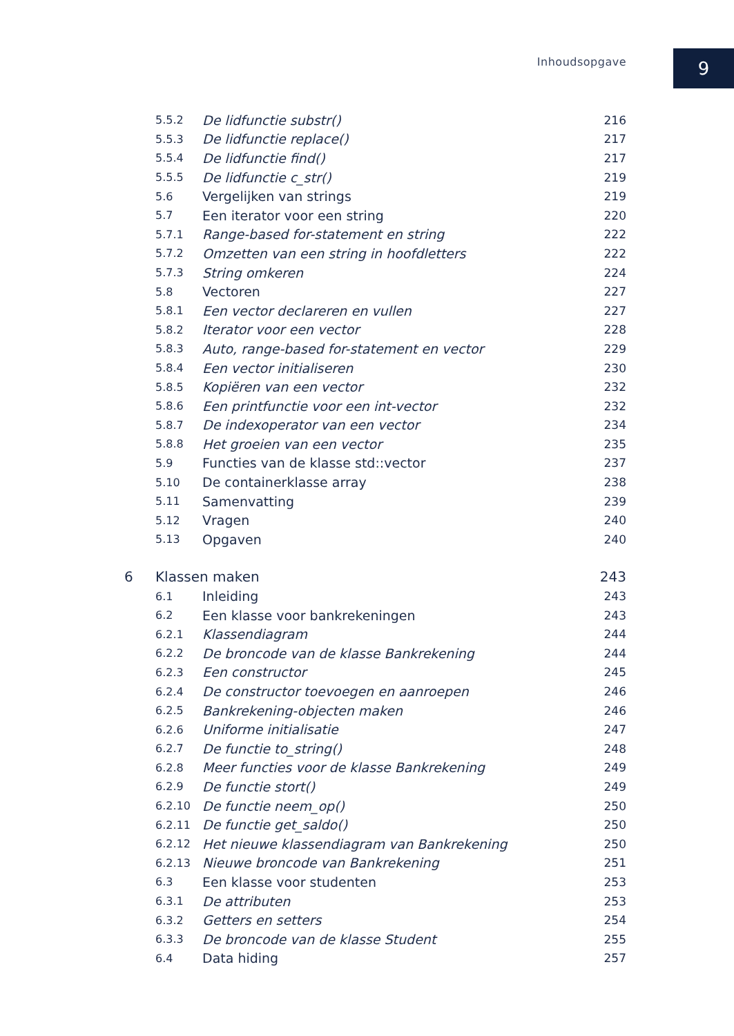Inhoudsopgave
9
| | 5.5.2 | De lidfunctie substr() | 216 |
| | 5.5.3 | De lidfunctie replace() | 217 |
| | 5.5.4 | De lidfunctie find() | 217 |
| | 5.5.5 | De lidfunctie c_str() | 219 |
| | 5.6 | Vergelijken van strings | 219 |
| | 5.7 | Een iterator voor een string | 220 |
| | 5.7.1 | Range-based for-statement en string | 222 |
| | 5.7.2 | Omzetten van een string in hoofdletters | 222 |
| | 5.7.3 | String omkeren | 224 |
| | 5.8 | Vectoren | 227 |
| | 5.8.1 | Een vector declareren en vullen | 227 |
| | 5.8.2 | Iterator voor een vector | 228 |
| | 5.8.3 | Auto, range-based for-statement en vector | 229 |
| | 5.8.4 | Een vector initialiseren | 230 |
| | 5.8.5 | Kopiëren van een vector | 232 |
| | 5.8.6 | Een printfunctie voor een int-vector | 232 |
| | 5.8.7 | De indexoperator van een vector | 234 |
| | 5.8.8 | Het groeien van een vector | 235 |
| | 5.9 | Functies van de klasse std::vector | 237 |
| | 5.10 | De containerklasse array | 238 |
| | 5.11 | Samenvatting | 239 |
| | 5.12 | Vragen | 240 |
| | 5.13 | Opgaven | 240 |
| 6 | Klassen maken | | 243 |
| | 6.1 | Inleiding | 243 |
| | 6.2 | Een klasse voor bankrekeningen | 243 |
| | 6.2.1 | Klassendiagram | 244 |
| | 6.2.2 | De broncode van de klasse Bankrekening | 244 |
| | 6.2.3 | Een constructor | 245 |
| | 6.2.4 | De constructor toevoegen en aanroepen | 246 |
| | 6.2.5 | Bankrekening-objecten maken | 246 |
| | 6.2.6 | Uniforme initialisatie | 247 |
| | 6.2.7 | De functie to_string() | 248 |
| | 6.2.8 | Meer functies voor de klasse Bankrekening | 249 |
| | 6.2.9 | De functie stort() | 249 |
| | 6.2.10 | De functie neem_op() | 250 |
| | 6.2.11 | De functie get_saldo() | 250 |
| | 6.2.12 | Het nieuwe klassendiagram van Bankrekening | 250 |
| | 6.2.13 | Nieuwe broncode van Bankrekening | 251 |
| | 6.3 | Een klasse voor studenten | 253 |
| | 6.3.1 | De attributen | 253 |
| | 6.3.2 | Getters en setters | 254 |
| | 6.3.3 | De broncode van de klasse Student | 255 |
| | 6.4 | Data hiding | 257 |